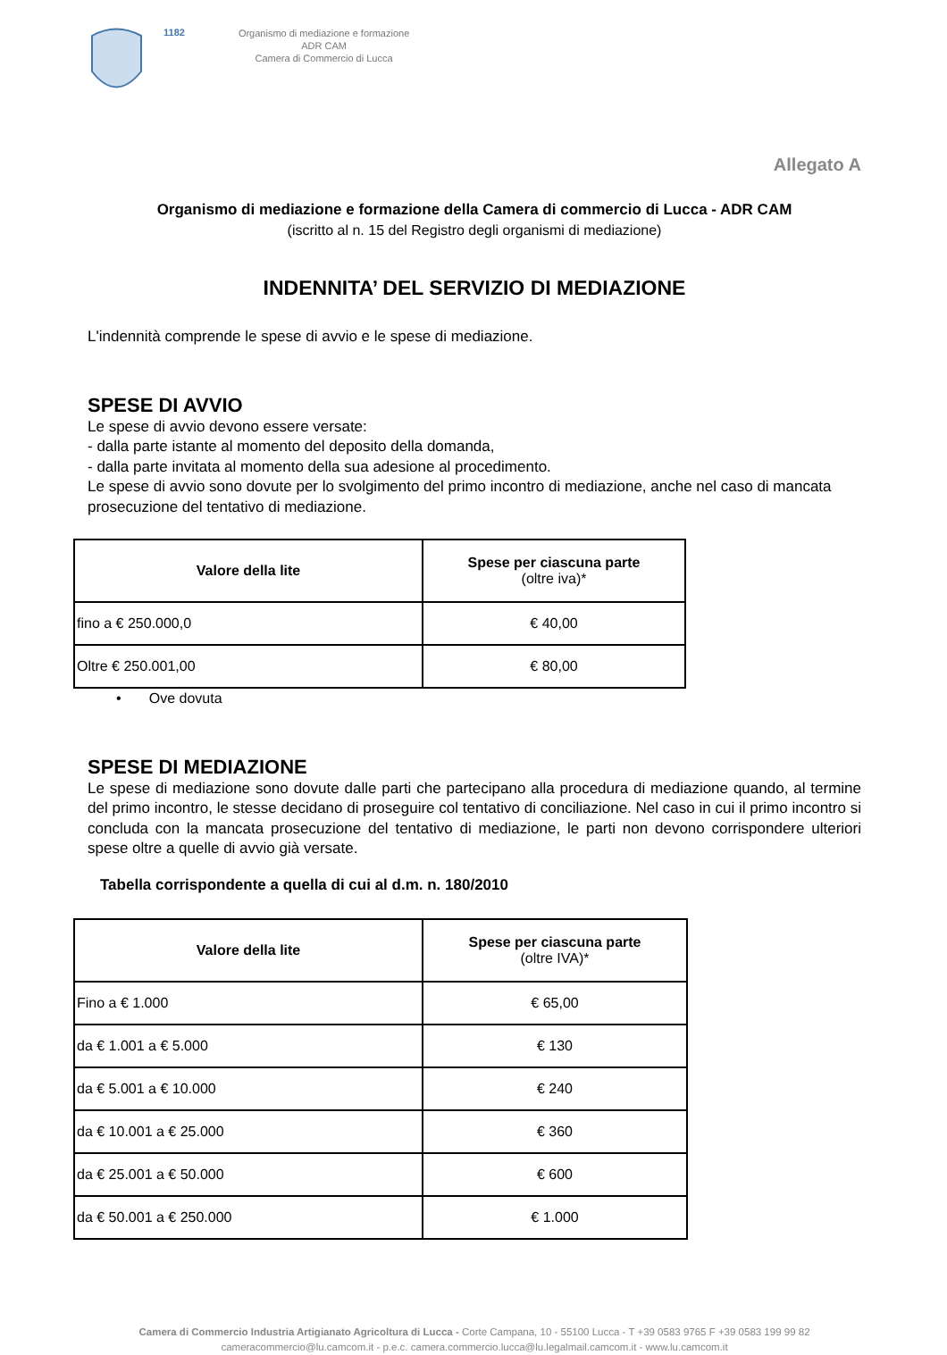1182
Organismo di mediazione e formazione
ADR CAM
Camera di Commercio di Lucca
Allegato A
Organismo di mediazione e formazione della Camera di commercio di Lucca - ADR CAM
(iscritto al n. 15 del Registro degli organismi di mediazione)
INDENNITA’ DEL SERVIZIO DI MEDIAZIONE
L'indennità comprende le spese di avvio e le spese di mediazione.
SPESE DI AVVIO
Le spese di avvio devono essere versate:
- dalla parte istante al momento del deposito della domanda,
- dalla parte invitata al momento della sua adesione al procedimento.
Le spese di avvio sono dovute per lo svolgimento del primo incontro di mediazione, anche nel caso di mancata prosecuzione del tentativo di mediazione.
| Valore della lite | Spese per ciascuna parte (oltre iva)* |
| --- | --- |
| fino a € 250.000,0 | € 40,00 |
| Oltre € 250.001,00 | € 80,00 |
• Ove dovuta
SPESE DI MEDIAZIONE
Le spese di mediazione sono dovute dalle parti che partecipano alla procedura di mediazione quando, al termine del primo incontro, le stesse decidano di proseguire col tentativo di conciliazione. Nel caso in cui il primo incontro si concluda con la mancata prosecuzione del tentativo di mediazione, le parti non devono corrispondere ulteriori spese oltre a quelle di avvio già versate.
Tabella corrispondente a quella di cui al d.m. n. 180/2010
| Valore della lite | Spese per ciascuna parte (oltre IVA)* |
| --- | --- |
| Fino a € 1.000 | € 65,00 |
| da € 1.001 a € 5.000 | € 130 |
| da € 5.001 a € 10.000 | € 240 |
| da € 10.001 a € 25.000 | € 360 |
| da € 25.001 a € 50.000 | € 600 |
| da € 50.001 a € 250.000 | € 1.000 |
Camera di Commercio Industria Artigianato Agricoltura di Lucca - Corte Campana, 10 - 55100 Lucca - T +39 0583 9765 F +39 0583 199 99 82
cameracommercio@lu.camcom.it - p.e.c. camera.commercio.lucca@lu.legalmail.camcom.it - www.lu.camcom.it